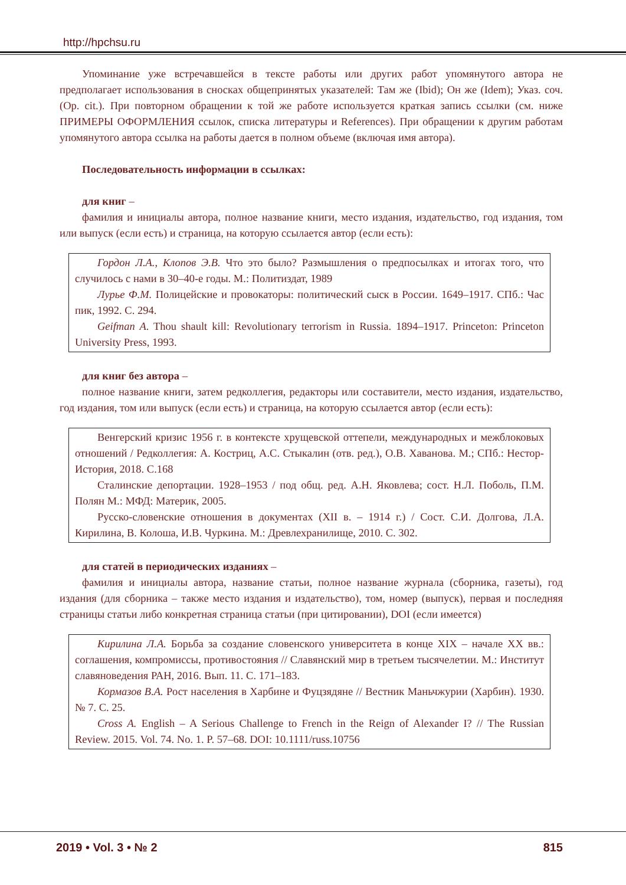http://hpchsu.ru
Упоминание уже встречавшейся в тексте работы или других работ упомянутого автора не предполагает использования в сносках общепринятых указателей: Там же (Ibid); Он же (Idem); Указ. соч. (Op. cit.). При повторном обращении к той же работе используется краткая запись ссылки (см. ниже ПРИМЕРЫ ОФОРМЛЕНИЯ ссылок, списка литературы и References). При обращении к другим работам упомянутого автора ссылка на работы дается в полном объеме (включая имя автора).
Последовательность информации в ссылках:
для книг –
фамилия и инициалы автора, полное название книги, место издания, издательство, год издания, том или выпуск (если есть) и страница, на которую ссылается автор (если есть):
Гордон Л.А., Клопов Э.В. Что это было? Размышления о предпосылках и итогах того, что случилось с нами в 30–40-е годы. М.: Политиздат, 1989
Лурье Ф.М. Полицейские и провокаторы: политический сыск в России. 1649–1917. СПб.: Час пик, 1992. С. 294.
Geifman A. Thou shault kill: Revolutionary terrorism in Russia. 1894–1917. Princeton: Princeton University Press, 1993.
для книг без автора –
полное название книги, затем редколлегия, редакторы или составители, место издания, издательство, год издания, том или выпуск (если есть) и страница, на которую ссылается автор (если есть):
Венгерский кризис 1956 г. в контексте хрущевской оттепели, международных и межблоковых отношений / Редколлегия: А. Костриц, А.С. Стыкалин (отв. ред.), О.В. Хаванова. М.; СПб.: Нестор-История, 2018. С.168
Сталинские депортации. 1928–1953 / под общ. ред. А.Н. Яковлева; сост. Н.Л. Поболь, П.М. Полян М.: МФД: Материк, 2005.
Русско-словенские отношения в документах (XII в. – 1914 г.) / Сост. С.И. Долгова, Л.А. Кирилина, В. Колоша, И.В. Чуркина. М.: Древлехранилище, 2010. С. 302.
для статей в периодических изданиях –
фамилия и инициалы автора, название статьи, полное название журнала (сборника, газеты), год издания (для сборника – также место издания и издательство), том, номер (выпуск), первая и последняя страницы статьи либо конкретная страница статьи (при цитировании), DOI (если имеется)
Кирилина Л.А. Борьба за создание словенского университета в конце XIX – начале XX вв.: соглашения, компромиссы, противостояния // Славянский мир в третьем тысячелетии. М.: Институт славяноведения РАН, 2016. Вып. 11. С. 171–183.
Кормазов В.А. Рост населения в Харбине и Фуцзядяне // Вестник Маньчжурии (Харбин). 1930. № 7. С. 25.
Cross A. English – A Serious Challenge to French in the Reign of Alexander I? // The Russian Review. 2015. Vol. 74. No. 1. P. 57–68. DOI: 10.1111/russ.10756
2019 • Vol. 3 • № 2 815